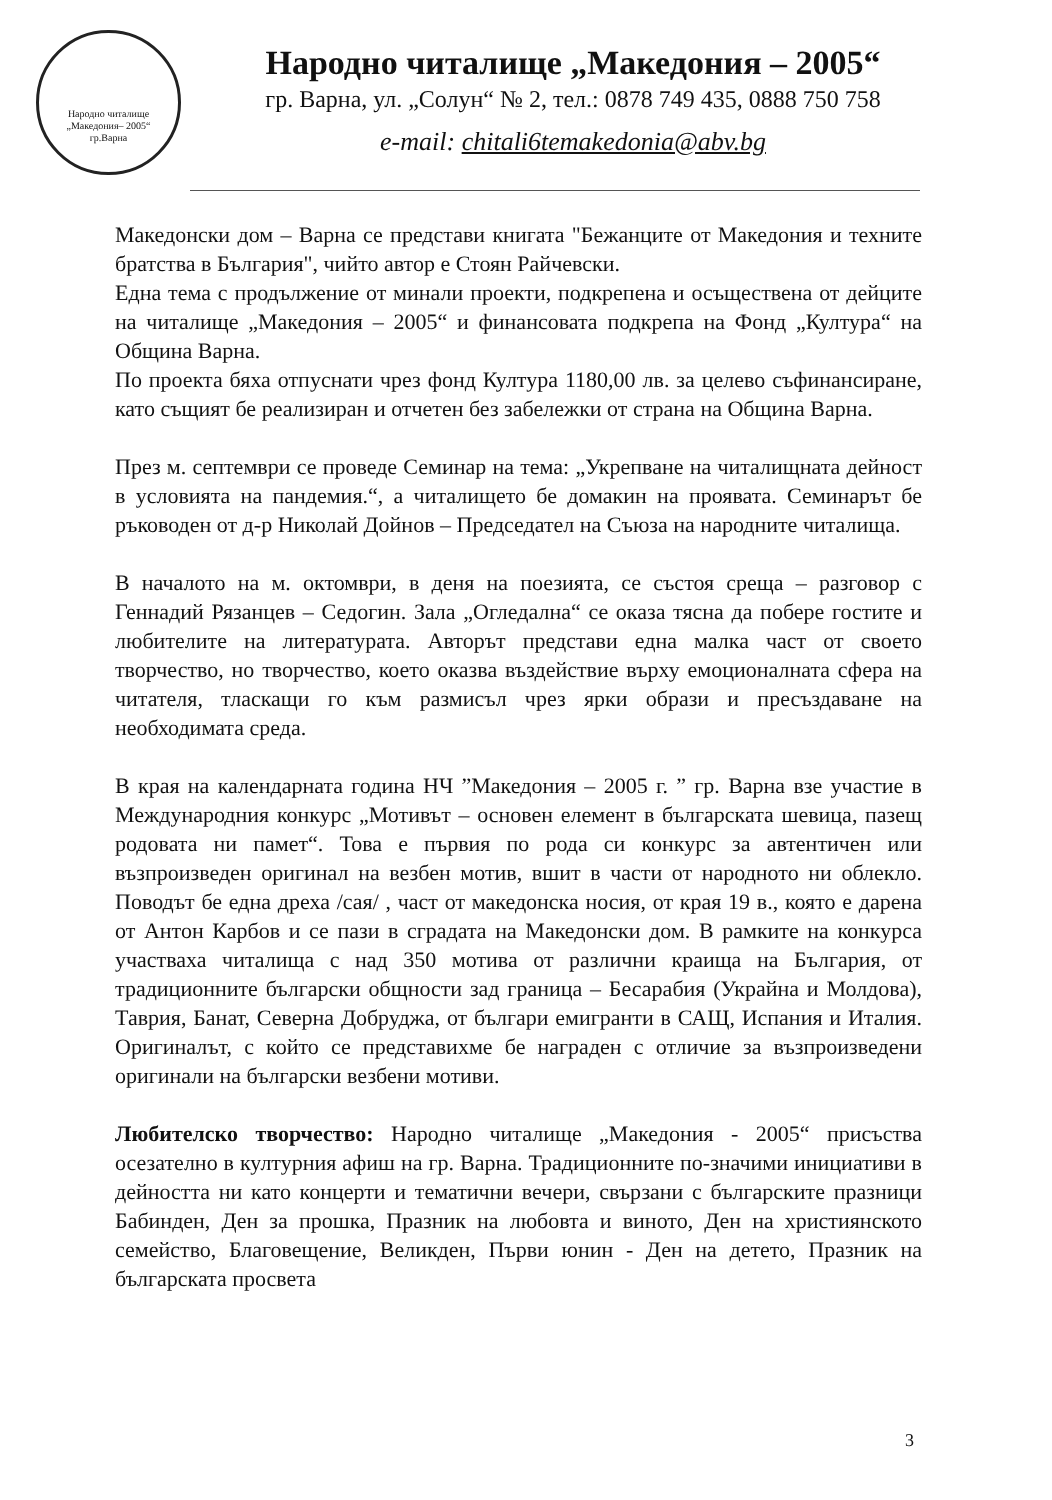Народно читалище
„Македония– 2005“
гр.Варна
Народно читалище „Македония – 2005“
гр. Варна, ул. „Солун“ № 2, тел.: 0878 749 435, 0888 750 758
e-mail: chitali6temakedonia@abv.bg
Македонски дом – Варна се представи книгата "Бежанците от Македония и техните братства в България", чийто автор е Стоян Райчевски.
Една тема с продължение от минали проекти, подкрепена и осъществена от дейците на читалище „Македония – 2005“ и финансовата подкрепа на Фонд „Култура“ на Община Варна.
По проекта бяха отпуснати чрез фонд Култура 1180,00 лв. за целево съфинансиране, като същият бе реализиран и отчетен без забележки от страна на Община Варна.
През м. септември се проведе Семинар на тема: „Укрепване на читалищната дейност в условията на пандемия.“, а читалището бе домакин на проявата. Семинарът бе ръководен от д-р Николай Дойнов – Председател на Съюза на народните читалища.
В началото на м. октомври, в деня на поезията, се състоя среща – разговор с Геннадий Рязанцев – Седогин. Зала „Огледална“ се оказа тясна да побере гостите и любителите на литературата. Авторът представи една малка част от своето творчество, но творчество, което оказва въздействие върху емоционалната сфера на читателя, тласкащи го към размисъл чрез ярки образи и пресъздаване на необходимата среда.
В края на календарната година НЧ ”Македония – 2005 г. ” гр. Варна взе участие в Международния конкурс „Мотивът – основен елемент в българската шевица, пазещ родовата ни памет“. Това е първия по рода си конкурс за автентичен или възпроизведен оригинал на везбен мотив, вшит в части от народното ни облекло. Поводът бе една дреха /сая/ , част от македонска носия, от края 19 в., която е дарена от Антон Карбов и се пази в сградата на Македонски дом. В рамките на конкурса участваха читалища с над 350 мотива от различни краища на България, от традиционните български общности зад граница – Бесарабия (Украйна и Молдова), Таврия, Банат, Северна Добруджа, от българи емигранти в САЩ, Испания и Италия. Оригиналът, с който се представихме бе награден с отличие за възпроизведени оригинали на български везбени мотиви.
Любителско творчество: Народно читалище „Македония - 2005“ присъства осезателно в културния афиш на гр. Варна. Традиционните по-значими инициативи в дейността ни като концерти и тематични вечери, свързани с българските празници Бабинден, Ден за прошка, Празник на любовта и виното, Ден на християнското семейство, Благовещение, Великден, Първи юнин - Ден на детето, Празник на българската просвета
3